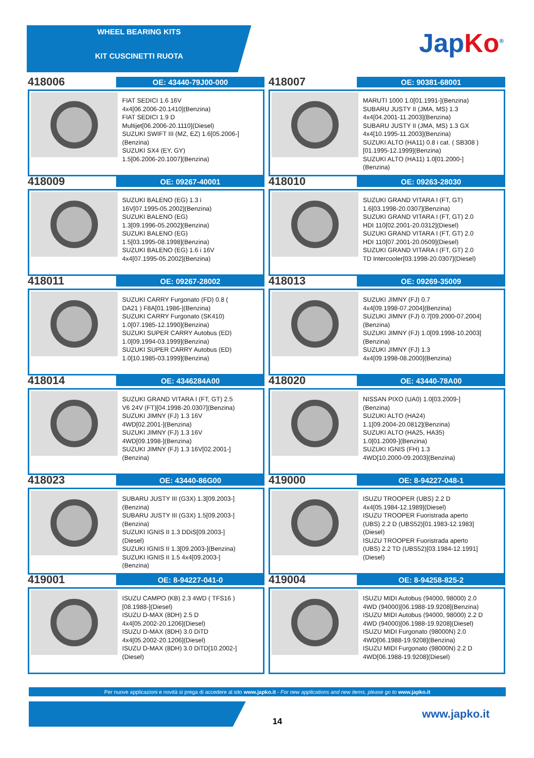WHEEL BEARING KITS
KIT CUSCINETTI RUOTA
JapKo<sup>®</sup>
418006
OE: 43440-79J00-000
FIAT SEDICI 1.6 16V
4x4[06.2006-20.1410](Benzina)
FIAT SEDICI 1.9 D
Multijet[06.2006-20.1110](Diesel)
SUZUKI SWIFT III (MZ, EZ) 1.6[05.2006-]
(Benzina)
SUZUKI SX4 (EY, GY)
1.5[06.2006-20.1007](Benzina)
418007
OE: 90381-68001
MARUTI 1000 1.0[01.1991-](Benzina)
SUBARU JUSTY II (JMA, MS) 1.3
4x4[04.2001-11.2003](Benzina)
SUBARU JUSTY II (JMA, MS) 1.3 GX
4x4[10.1995-11.2003](Benzina)
SUZUKI ALTO (HA11) 0.8 i cat. ( SB308 )
[01.1995-12.1999](Benzina)
SUZUKI ALTO (HA11) 1.0[01.2000-]
(Benzina)
418009
OE: 09267-40001
SUZUKI BALENO (EG) 1.3 i
16V[07.1995-05.2002](Benzina)
SUZUKI BALENO (EG)
1.3[09.1996-05.2002](Benzina)
SUZUKI BALENO (EG)
1.5[03.1995-08.1998](Benzina)
SUZUKI BALENO (EG) 1.6 i 16V
4x4[07.1995-05.2002](Benzina)
418010
OE: 09263-28030
SUZUKI GRAND VITARA I (FT, GT)
1.6[03.1998-20.0307](Benzina)
SUZUKI GRAND VITARA I (FT, GT) 2.0
HDI 110[02.2001-20.0312](Diesel)
SUZUKI GRAND VITARA I (FT, GT) 2.0
HDI 110[07.2001-20.0509](Diesel)
SUZUKI GRAND VITARA I (FT, GT) 2.0
TD Intercooler[03.1998-20.0307](Diesel)
418011
OE: 09267-28002
SUZUKI CARRY Furgonato (FD) 0.8 (
DA21 ) F8A[01.1986-](Benzina)
SUZUKI CARRY Furgonato (SK410)
1.0[07.1985-12.1990](Benzina)
SUZUKI SUPER CARRY Autobus (ED)
1.0[09.1994-03.1999](Benzina)
SUZUKI SUPER CARRY Autobus (ED)
1.0[10.1985-03.1999](Benzina)
418013
OE: 09269-35009
SUZUKI JIMNY (FJ) 0.7
4x4[09.1998-07.2004](Benzina)
SUZUKI JIMNY (FJ) 0.7[09.2000-07.2004]
(Benzina)
SUZUKI JIMNY (FJ) 1.0[09.1998-10.2003]
(Benzina)
SUZUKI JIMNY (FJ) 1.3
4x4[09.1998-08.2000](Benzina)
418014
OE: 4346284A00
SUZUKI GRAND VITARA I (FT, GT) 2.5
V6 24V (FT)[04.1998-20.0307](Benzina)
SUZUKI JIMNY (FJ) 1.3 16V
4WD[02.2001-](Benzina)
SUZUKI JIMNY (FJ) 1.3 16V
4WD[09.1998-](Benzina)
SUZUKI JIMNY (FJ) 1.3 16V[02.2001-]
(Benzina)
418020
OE: 43440-78A00
NISSAN PIXO (UA0) 1.0[03.2009-]
(Benzina)
SUZUKI ALTO (HA24)
1.1[09.2004-20.0812](Benzina)
SUZUKI ALTO (HA25, HA35)
1.0[01.2009-](Benzina)
SUZUKI IGNIS (FH) 1.3
4WD[10.2000-09.2003](Benzina)
418023
OE: 43440-86G00
SUBARU JUSTY III (G3X) 1.3[09.2003-]
(Benzina)
SUBARU JUSTY III (G3X) 1.5[09.2003-]
(Benzina)
SUZUKI IGNIS II 1.3 DDiS[09.2003-]
(Diesel)
SUZUKI IGNIS II 1.3[09.2003-](Benzina)
SUZUKI IGNIS II 1.5 4x4[09.2003-]
(Benzina)
419000
OE: 8-94227-048-1
ISUZU TROOPER (UBS) 2.2 D
4x4[05.1984-12.1989](Diesel)
ISUZU TROOPER Fuoristrada aperto
(UBS) 2.2 D (UBS52)[01.1983-12.1983]
(Diesel)
ISUZU TROOPER Fuoristrada aperto
(UBS) 2.2 TD (UBS52)[03.1984-12.1991]
(Diesel)
419001
OE: 8-94227-041-0
ISUZU CAMPO (KB) 2.3 4WD ( TFS16 )
[08.1988-](Diesel)
ISUZU D-MAX (8DH) 2.5 D
4x4[05.2002-20.1206](Diesel)
ISUZU D-MAX (8DH) 3.0 DiTD
4x4[05.2002-20.1206](Diesel)
ISUZU D-MAX (8DH) 3.0 DiTD[10.2002-]
(Diesel)
419004
OE: 8-94258-825-2
ISUZU MIDI Autobus (94000, 98000) 2.0
4WD (94000)[06.1988-19.9208](Benzina)
ISUZU MIDI Autobus (94000, 98000) 2.2 D
4WD (94000)[06.1988-19.9208](Diesel)
ISUZU MIDI Furgonato (98000N) 2.0
4WD[06.1988-19.9208](Benzina)
ISUZU MIDI Furgonato (98000N) 2.2 D
4WD[06.1988-19.9208](Diesel)
Per nuove applicazioni e novità si prega di accedere al sito www.japko.it - For new applications and new items, please go to www.japko.it
14
www.japko.it